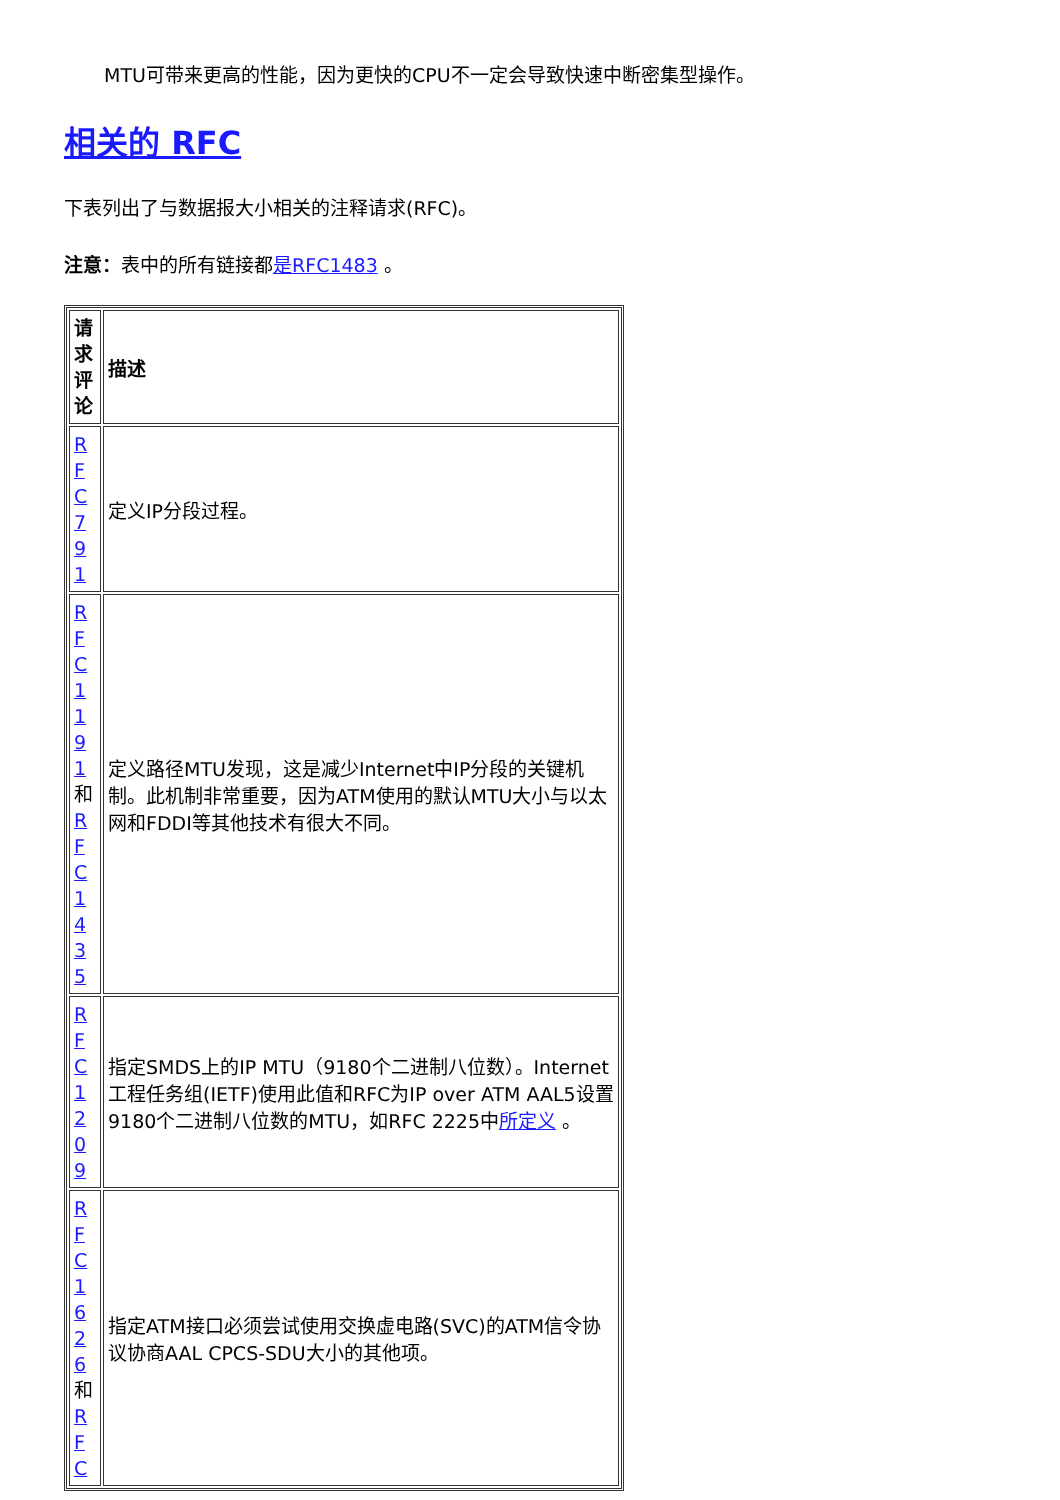MTU可带来更高的性能，因为更快的CPU不一定会导致快速中断密集型操作。
相关的 RFC
下表列出了与数据报大小相关的注释请求(RFC)。
注意：表中的所有链接都是RFC1483 。
| 请求评论 | 描述 |
| --- | --- |
| RFC791 | 定义IP分段过程。 |
| RFC1191 和 RFC1435 | 定义路径MTU发现，这是减少Internet中IP分段的关键机制。此机制非常重要，因为ATM使用的默认MTU大小与以太网和FDDI等其他技术有很大不同。 |
| RFC1209 | 指定SMDS上的IP MTU（9180个二进制八位数）。Internet工程任务组(IETF)使用此值和RFC为IP over ATM AAL5设置9180个二进制八位数的MTU，如RFC 2225中 所定义 。 |
| RFC1626 和 RFC | 指定ATM接口必须尝试使用交换虚电路(SVC)的ATM信令协议协商AAL CPCS-SDU大小的其他项。 |